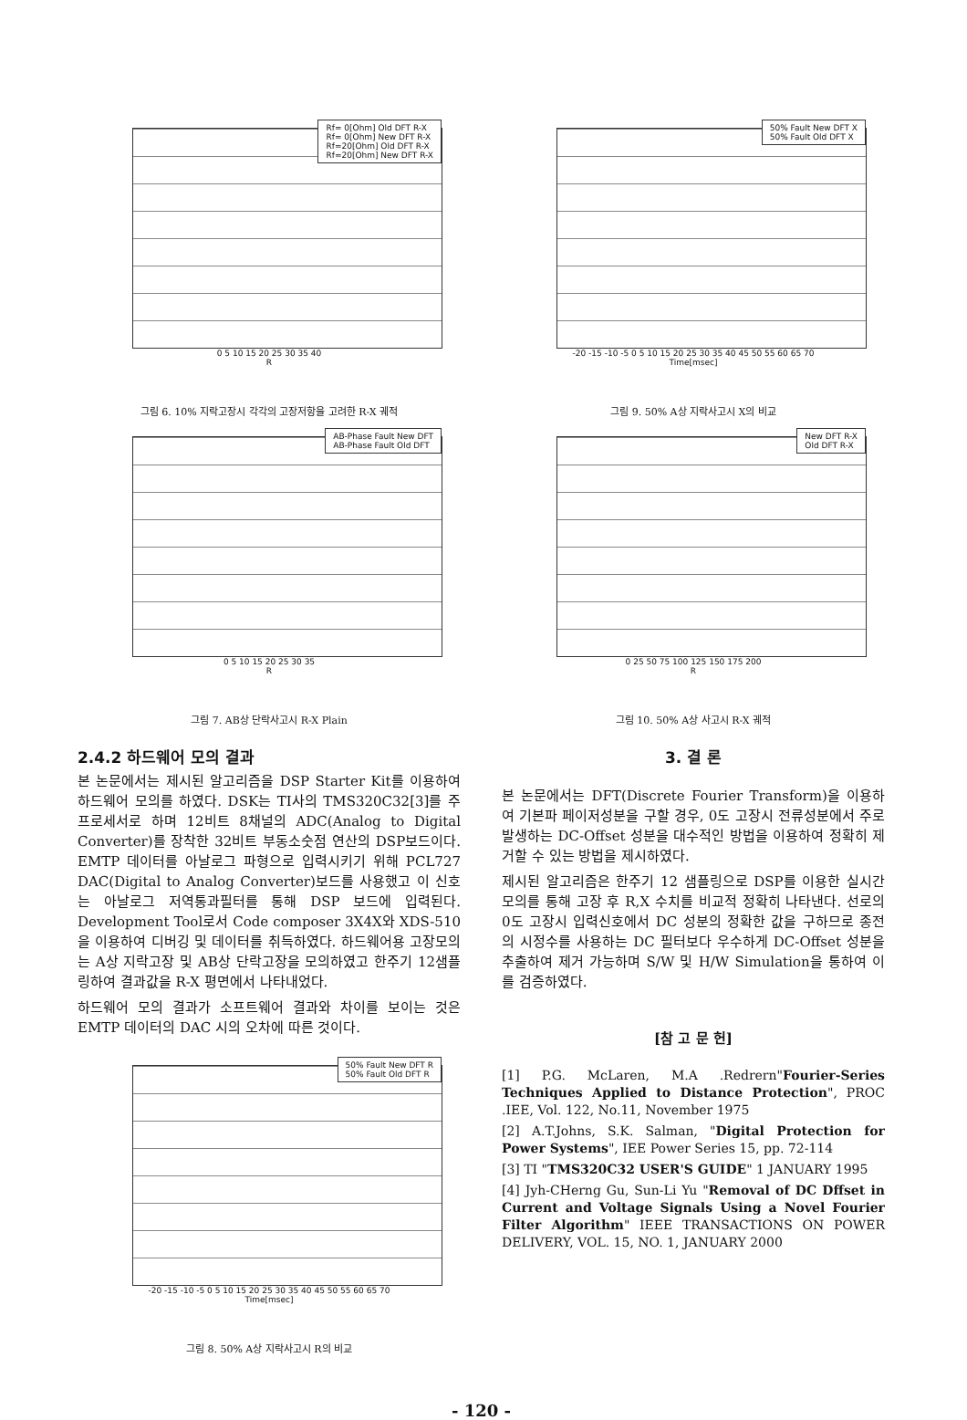Rf= 0[Ohm] Old DFT R-X
Rf= 0[Ohm] New DFT R-X
Rf=20[Ohm] Old DFT R-X
Rf=20[Ohm] New DFT R-X
0 5 10 15 20 25 30 35 40
R
그림 6. 10% 지락고장시 각각의 고장저항을 고려한 R-X 궤적
AB-Phase Fault New DFT
AB-Phase Fault Old DFT
0 5 10 15 20 25 30 35
R
그림 7. AB상 단락사고시 R-X Plain
2.4.2 하드웨어 모의 결과
본 논문에서는 제시된 알고리즘을 DSP Starter Kit를 이용하여 하드웨어 모의를 하였다. DSK는 TI사의 TMS320C32[3]를 주 프로세서로 하며 12비트 8채널의 ADC(Analog to Digital Converter)를 장착한 32비트 부동소숫점 연산의 DSP보드이다. EMTP 데이터를 아날로그 파형으로 입력시키기 위해 PCL727 DAC(Digital to Analog Converter)보드를 사용했고 이 신호는 아날로그 저역통과필터를 통해 DSP 보드에 입력된다. Development Tool로서 Code composer 3X4X와 XDS-510을 이용하여 디버깅 및 데이터를 취득하였다. 하드웨어용 고장모의는 A상 지락고장 및 AB상 단락고장을 모의하였고 한주기 12샘플링하여 결과값을 R-X 평면에서 나타내었다.
하드웨어 모의 결과가 소프트웨어 결과와 차이를 보이는 것은 EMTP 데이터의 DAC 시의 오차에 따른 것이다.
50% Fault New DFT R
50% Fault Old DFT R
-20 -15 -10 -5 0 5 10 15 20 25 30 35 40 45 50 55 60 65 70
Time[msec]
그림 8. 50% A상 지락사고시 R의 비교
50% Fault New DFT X
50% Fault Old DFT X
-20 -15 -10 -5 0 5 10 15 20 25 30 35 40 45 50 55 60 65 70
Time[msec]
그림 9. 50% A상 지락사고시 X의 비교
New DFT R-X
Old DFT R-X
0 25 50 75 100 125 150 175 200
R
그림 10. 50% A상 사고시 R-X 궤적
3. 결 론
본 논문에서는 DFT(Discrete Fourier Transform)을 이용하여 기본파 페이저성분을 구할 경우, 0도 고장시 전류성분에서 주로 발생하는 DC-Offset 성분을 대수적인 방법을 이용하여 정확히 제거할 수 있는 방법을 제시하였다.
제시된 알고리즘은 한주기 12 샘플링으로 DSP를 이용한 실시간 모의를 통해 고장 후 R,X 수치를 비교적 정확히 나타낸다. 선로의 0도 고장시 입력신호에서 DC 성분의 정확한 값을 구하므로 종전의 시정수를 사용하는 DC 필터보다 우수하게 DC-Offset 성분을 추출하여 제거 가능하며 S/W 및 H/W Simulation을 통하여 이를 검증하였다.
[참 고 문 헌]
[1] P.G. McLaren, M.A .Redrern"Fourier-Series Techniques Applied to Distance Protection", PROC .IEE, Vol. 122, No.11, November 1975
[2] A.T.Johns, S.K. Salman, "Digital Protection for Power Systems", IEE Power Series 15, pp. 72-114
[3] TI "TMS320C32 USER'S GUIDE" 1 JANUARY 1995
[4] Jyh-CHerng Gu, Sun-Li Yu "Removal of DC Dffset in Current and Voltage Signals Using a Novel Fourier Filter Algorithm" IEEE TRANSACTIONS ON POWER DELIVERY, VOL. 15, NO. 1, JANUARY 2000
- 120 -